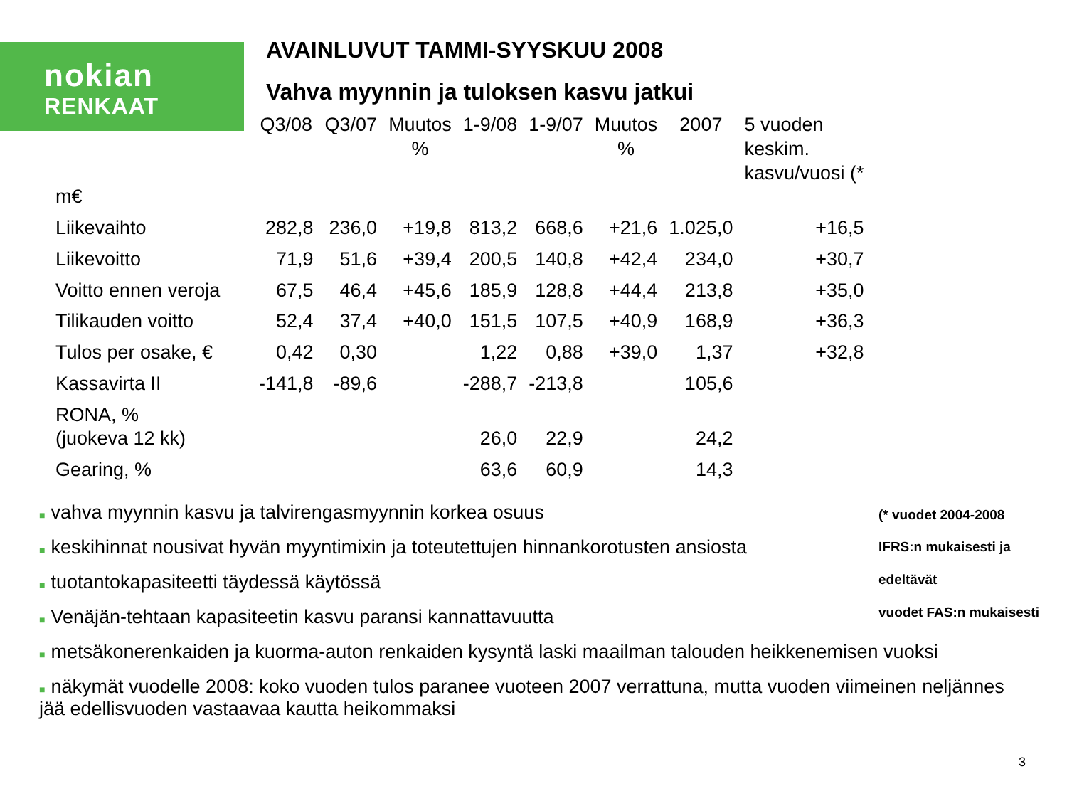nokian
RENKAAT
AVAINLUVUT TAMMI-SYYSKUU 2008
Vahva myynnin ja tuloksen kasvu jatkui
| m€ | Q3/08 | Q3/07 | Muutos % | 1-9/08 | 1-9/07 | Muutos % | 2007 | 5 vuoden keskim. kasvu/vuosi (* |
| --- | --- | --- | --- | --- | --- | --- | --- | --- |
| Liikevaihto | 282,8 | 236,0 | +19,8 | 813,2 | 668,6 | +21,6 | 1.025,0 | +16,5 |
| Liikevoitto | 71,9 | 51,6 | +39,4 | 200,5 | 140,8 | +42,4 | 234,0 | +30,7 |
| Voitto ennen veroja | 67,5 | 46,4 | +45,6 | 185,9 | 128,8 | +44,4 | 213,8 | +35,0 |
| Tilikauden voitto | 52,4 | 37,4 | +40,0 | 151,5 | 107,5 | +40,9 | 168,9 | +36,3 |
| Tulos per osake, € | 0,42 | 0,30 | | 1,22 | 0,88 | +39,0 | 1,37 | +32,8 |
| Kassavirta II | -141,8 | -89,6 | | -288,7 | -213,8 | | 105,6 | |
| RONA, % (juokeva 12 kk) | | | | 26,0 | 22,9 | | 24,2 | |
| Gearing, % | | | | 63,6 | 60,9 | | 14,3 | |
■ vahva myynnin kasvu ja talvirengasmyynnin korkea osuus
■ keskihinnat nousivat hyvän myyntimixin ja toteutettujen hinnankorotusten ansiosta
■ tuotantokapasiteetti täydessä käytössä
■ Venäjän-tehtaan kapasiteetin kasvu paransi kannattavuutta
■ metsäkonerenkaiden ja kuorma-auton renkaiden kysyntä laski maailman talouden heikkenemisen vuoksi
■ näkymät vuodelle 2008: koko vuoden tulos paranee vuoteen 2007 verrattuna, mutta vuoden viimeinen neljännes jää edellisvuoden vastaavaa kautta heikommaksi
(* vuodet 2004-2008
IFRS:n mukaisesti ja edeltävät
vuodet FAS:n mukaisesti
3